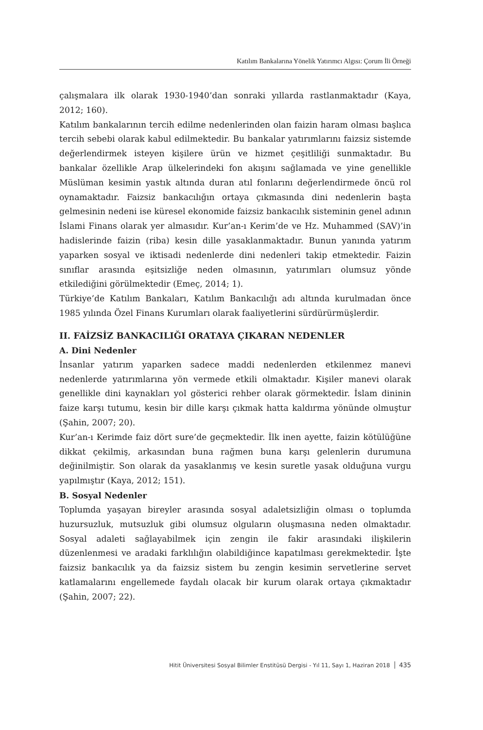Katılım Bankalarına Yönelik Yatırımcı Algısı: Çorum İli Örneği
çalışmalara ilk olarak 1930-1940’dan sonraki yıllarda rastlanmaktadır (Kaya, 2012; 160).
Katılım bankalarının tercih edilme nedenlerinden olan faizin haram olması başlıca tercih sebebi olarak kabul edilmektedir. Bu bankalar yatırımlarını faizsiz sistemde değerlendirmek isteyen kişilere ürün ve hizmet çeşitliliği sunmaktadır. Bu bankalar özellikle Arap ülkelerindeki fon akışını sağlamada ve yine genellikle Müslüman kesimin yastık altında duran atıl fonlarını değerlendirmede öncü rol oynamaktadır. Faizsiz bankacılığın ortaya çıkmasında dini nedenlerin başta gelmesinin nedeni ise küresel ekonomide faizsiz bankacılık sisteminin genel adının İslami Finans olarak yer almasıdır. Kur’an-ı Kerim’de ve Hz. Muhammed (SAV)’in hadislerinde faizin (riba) kesin dille yasaklanmaktadır. Bunun yanında yatırım yaparken sosyal ve iktisadi nedenlerde dini nedenleri takip etmektedir. Faizin sınıflar arasında eşitsizliğe neden olmasının, yatırımları olumsuz yönde etkilediğini görülmektedir (Emeç, 2014; 1).
Türkiye’de Katılım Bankaları, Katılım Bankacılığı adı altında kurulmadan önce 1985 yılında Özel Finans Kurumları olarak faaliyetlerini sürdürürmüşlerdir.
II. FAİZSİZ BANKACILIĞI ORATAYA ÇIKARAN NEDENLER
A. Dini Nedenler
İnsanlar yatırım yaparken sadece maddi nedenlerden etkilenmez manevi nedenlerde yatırımlarına yön vermede etkili olmaktadır. Kişiler manevi olarak genellikle dini kaynakları yol gösterici rehber olarak görmektedir. İslam dininin faize karşı tutumu, kesin bir dille karşı çıkmak hatta kaldırma yönünde olmuştur (Şahin, 2007; 20).
Kur’an-ı Kerimde faiz dört sure’de geçmektedir. İlk inen ayette, faizin kötülüğüne dikkat çekilmiş, arkasından buna rağmen buna karşı gelenlerin durumuna değinilmiştir. Son olarak da yasaklanmış ve kesin suretle yasak olduğuna vurgu yapılmıştır (Kaya, 2012; 151).
B. Sosyal Nedenler
Toplumda yaşayan bireyler arasında sosyal adaletsizliğin olması o toplumda huzursuzluk, mutsuzluk gibi olumsuz olguların oluşmasına neden olmaktadır. Sosyal adaleti sağlayabilmek için zengin ile fakir arasındaki ilişkilerin düzenlenmesi ve aradaki farklılığın olabildiğince kapatılması gerekmektedir. İşte faizsiz bankacılık ya da faizsiz sistem bu zengin kesimin servetlerine servet katlamalarını engellemede faydalı olacak bir kurum olarak ortaya çıkmaktadır (Şahin, 2007; 22).
Hitit Üniversitesi Sosyal Bilimler Enstitüsü Dergisi - Yıl 11, Sayı 1, Haziran 2018 435